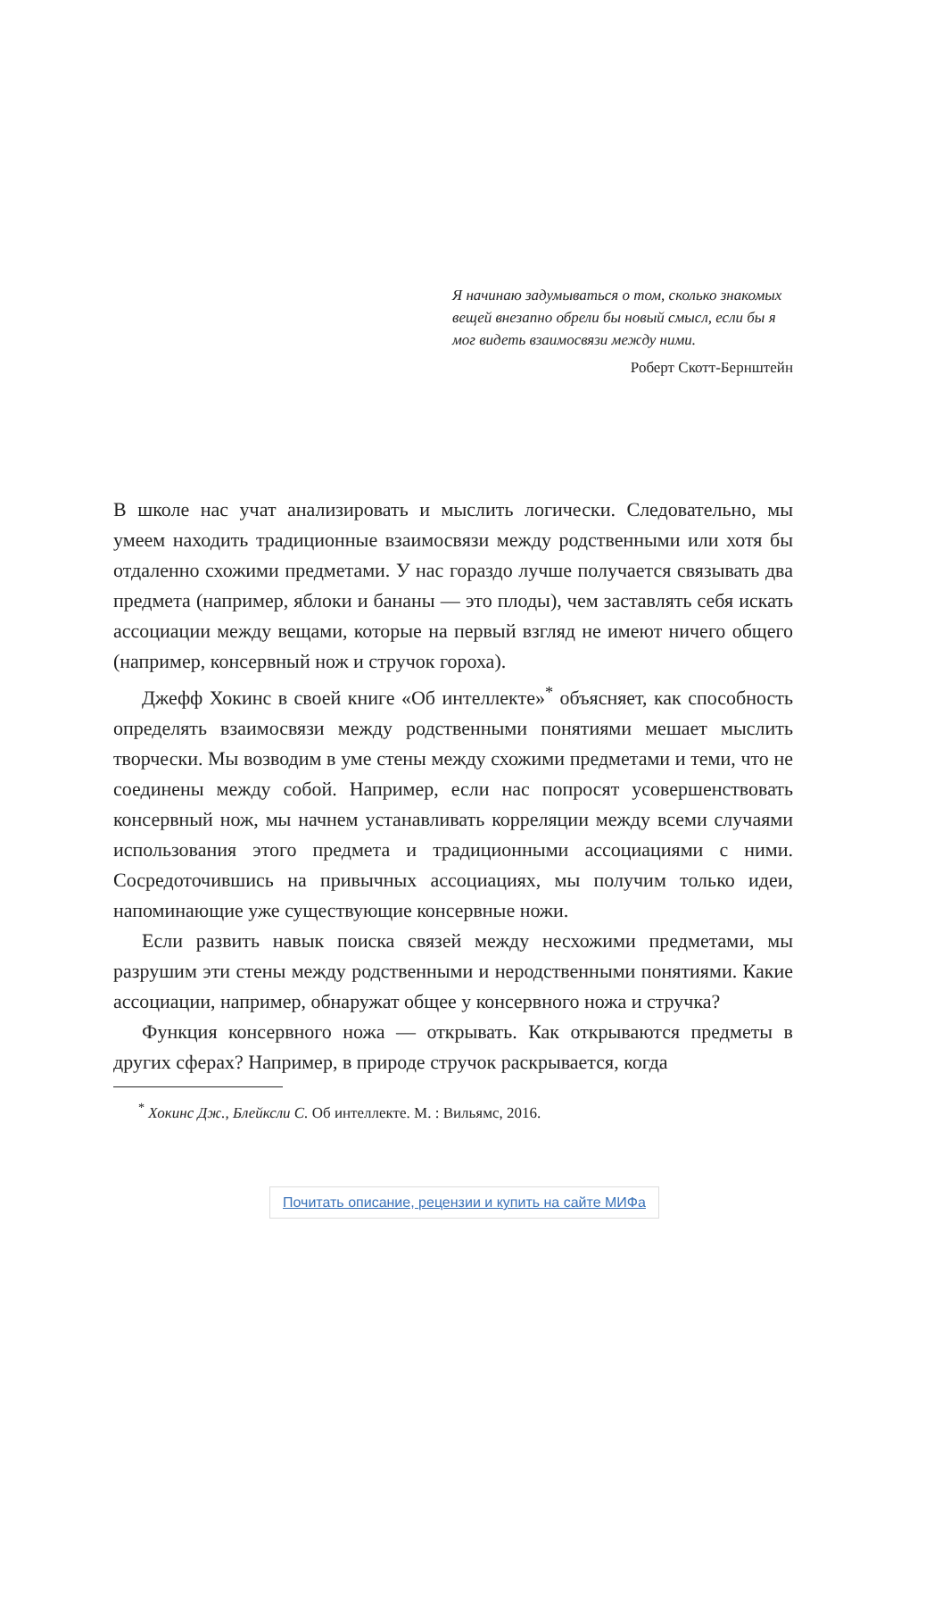Я начинаю задумываться о том, сколько знакомых вещей внезапно обрели бы новый смысл, если бы я мог видеть взаимосвязи между ними.
Роберт Скотт-Бернштейн
В школе нас учат анализировать и мыслить логически. Следовательно, мы умеем находить традиционные взаимосвязи между родственными или хотя бы отдаленно схожими предметами. У нас гораздо лучше получается связывать два предмета (например, яблоки и бананы — это плоды), чем заставлять себя искать ассоциации между вещами, которые на первый взгляд не имеют ничего общего (например, консервный нож и стручок гороха).
Джефф Хокинс в своей книге «Об интеллекте»<sup>*</sup> объясняет, как способность определять взаимосвязи между родственными понятиями мешает мыслить творчески. Мы возводим в уме стены между схожими предметами и теми, что не соединены между собой. Например, если нас попросят усовершенствовать консервный нож, мы начнем устанавливать корреляции между всеми случаями использования этого предмета и традиционными ассоциациями с ними. Сосредоточившись на привычных ассоциациях, мы получим только идеи, напоминающие уже существующие консервные ножи.
Если развить навык поиска связей между несхожими предметами, мы разрушим эти стены между родственными и неродственными понятиями. Какие ассоциации, например, обнаружат общее у консервного ножа и стручка?
Функция консервного ножа — открывать. Как открываются предметы в других сферах? Например, в природе стручок раскрывается, когда
<sup>*</sup> Хокинс Дж., Блейксли С. Об интеллекте. М. : Вильямс, 2016.
Почитать описание, рецензии и купить на сайте МИФа